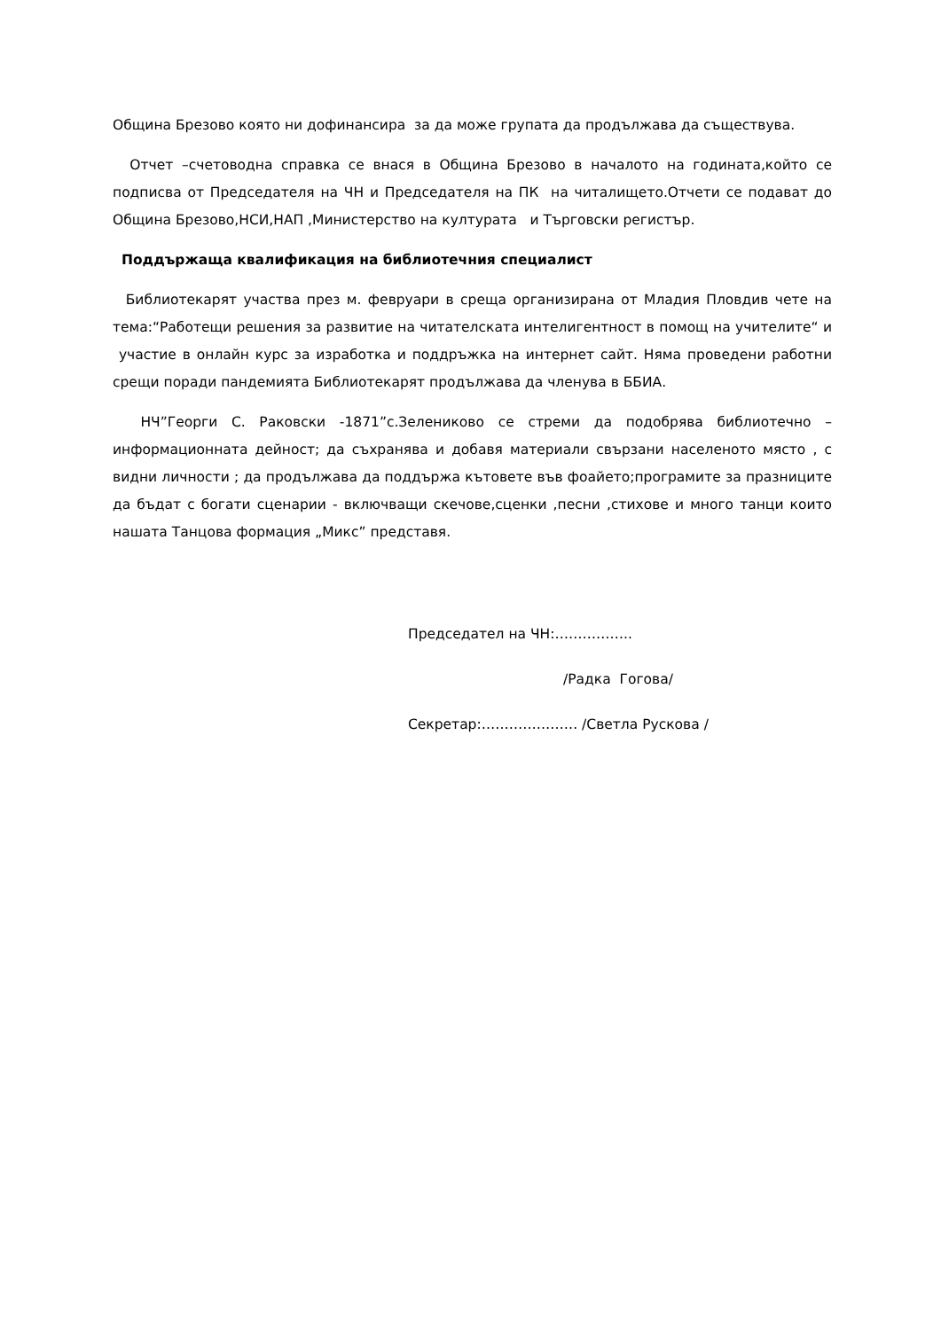Община Брезово която ни дофинансира за да може групата да продължава да съществува.
Отчет –счетоводна справка се внася в Община Брезово в началото на годината,който се подписва от Председателя на ЧН и Председателя на ПК на читалището.Отчети се подават до Община Брезово,НСИ,НАП ,Министерство на културата и Търговски регистър.
Поддържаща квалификация на библиотечния специалист
Библиотекарят участва през м. февруари в среща организирана от Младия Пловдив чете на тема:“Работещи решения за развитие на читателската интелигентност в помощ на учителите“ и участие в онлайн курс за изработка и поддръжка на интернет сайт. Няма проведени работни срещи поради пандемията Библиотекарят продължава да членува в ББИА.
НЧ”Георги С. Раковски -1871”с.Зелениково се стреми да подобрява библиотечно – информационната дейност; да съхранява и добавя материали свързани населеното място , с видни личности ; да продължава да поддържа кътовете във фоайето;програмите за празниците да бъдат с богати сценарии - включващи скечове,сценки ,песни ,стихове и много танци които нашата Танцова формация „Микс” представя.
Председател на ЧН:……………..
/Радка Гогова/
Секретар:………………… /Светла Рускова /